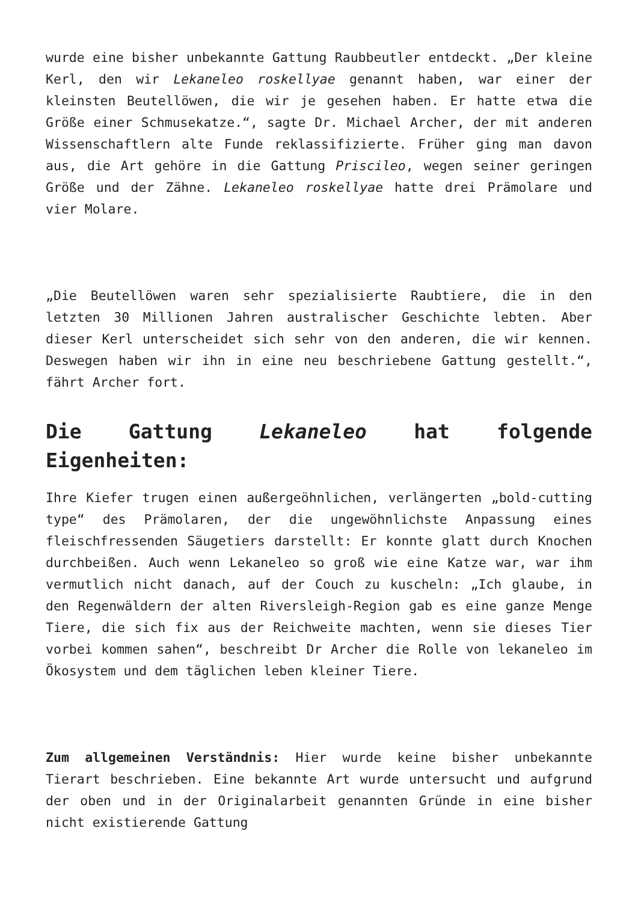wurde eine bisher unbekannte Gattung Raubbeutler entdeckt. „Der kleine Kerl, den wir Lekaneleo roskellyae genannt haben, war einer der kleinsten Beutellöwen, die wir je gesehen haben. Er hatte etwa die Größe einer Schmusekatze.“, sagte Dr. Michael Archer, der mit anderen Wissenschaftlern alte Funde reklassifizierte. Früher ging man davon aus, die Art gehöre in die Gattung Priscileo, wegen seiner geringen Größe und der Zähne. Lekaneleo roskellyae hatte drei Prämolare und vier Molare.
„Die Beutellöwen waren sehr spezialisierte Raubtiere, die in den letzten 30 Millionen Jahren australischer Geschichte lebten. Aber dieser Kerl unterscheidet sich sehr von den anderen, die wir kennen. Deswegen haben wir ihn in eine neu beschriebene Gattung gestellt.“, fährt Archer fort.
Die Gattung Lekaneleo hat folgende Eigenheiten:
Ihre Kiefer trugen einen außergeöhnlichen, verlängerten „bold-cutting type“ des Prämolaren, der die ungewöhnlichste Anpassung eines fleischfressenden Säugetiers darstellt: Er konnte glatt durch Knochen durchbeißen. Auch wenn Lekaneleo so groß wie eine Katze war, war ihm vermutlich nicht danach, auf der Couch zu kuscheln: „Ich glaube, in den Regenwäldern der alten Riversleigh-Region gab es eine ganze Menge Tiere, die sich fix aus der Reichweite machten, wenn sie dieses Tier vorbei kommen sahen“, beschreibt Dr Archer die Rolle von lekaneleo im Ökosystem und dem täglichen leben kleiner Tiere.
Zum allgemeinen Verständnis: Hier wurde keine bisher unbekannte Tierart beschrieben. Eine bekannte Art wurde untersucht und aufgrund der oben und in der Originalarbeit genannten Gründe in eine bisher nicht existierende Gattung